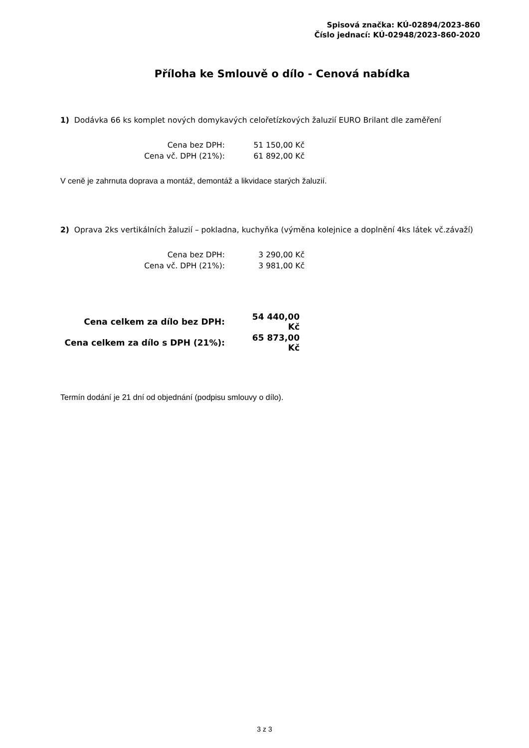Spisová značka: KÚ-02894/2023-860
Číslo jednací: KÚ-02948/2023-860-2020
Příloha ke Smlouvě o dílo - Cenová nabídka
1) Dodávka 66 ks komplet nových domykavých celořetízkových žaluzií EURO Brilant dle zaměření
| Cena bez DPH: | 51 150,00 Kč |
| Cena vč. DPH (21%): | 61 892,00 Kč |
V ceně je zahrnuta doprava a montáž, demontáž a likvidace starých žaluzií.
2) Oprava 2ks vertikálních žaluzií – pokladna, kuchyňka (výměna kolejnice a doplnění 4ks látek vč.závaží)
| Cena bez DPH: | 3 290,00 Kč |
| Cena vč. DPH (21%): | 3 981,00 Kč |
| Cena celkem za dílo bez DPH: | 54 440,00 Kč |
| Cena celkem za dílo s DPH (21%): | 65 873,00 Kč |
Termín dodání je 21 dní od objednání (podpisu smlouvy o dílo).
3 z 3